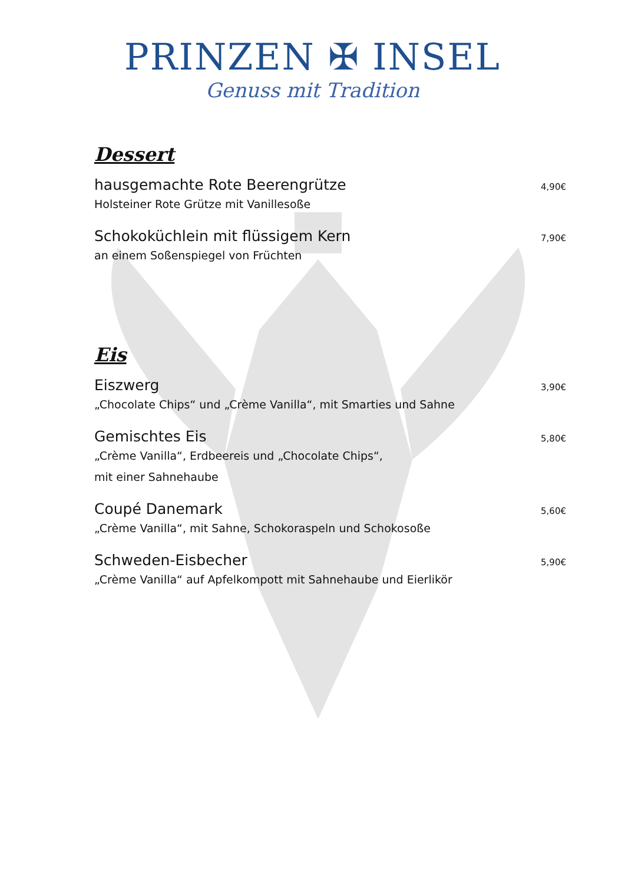PRINZEN ✠ INSEL
Genuss mit Tradition
Dessert
hausgemachte Rote Beerengrütze 4,90€
Holsteiner Rote Grütze mit Vanillesoße
Schokoküchlein mit flüssigem Kern 7,90€
an einem Soßenspiegel von Früchten
Eis
Eiszwerg 3,90€
„Chocolate Chips“ und „Crème Vanilla“, mit Smarties und Sahne
Gemischtes Eis 5,80€
„Crème Vanilla“, Erdbeereis und „Chocolate Chips“,
mit einer Sahnehaube
Coupé Danemark 5,60€
„Crème Vanilla“, mit Sahne, Schokoraspeln und Schokosoße
Schweden-Eisbecher 5,90€
„Crème Vanilla“ auf Apfelkompott mit Sahnehaube und Eierlikör